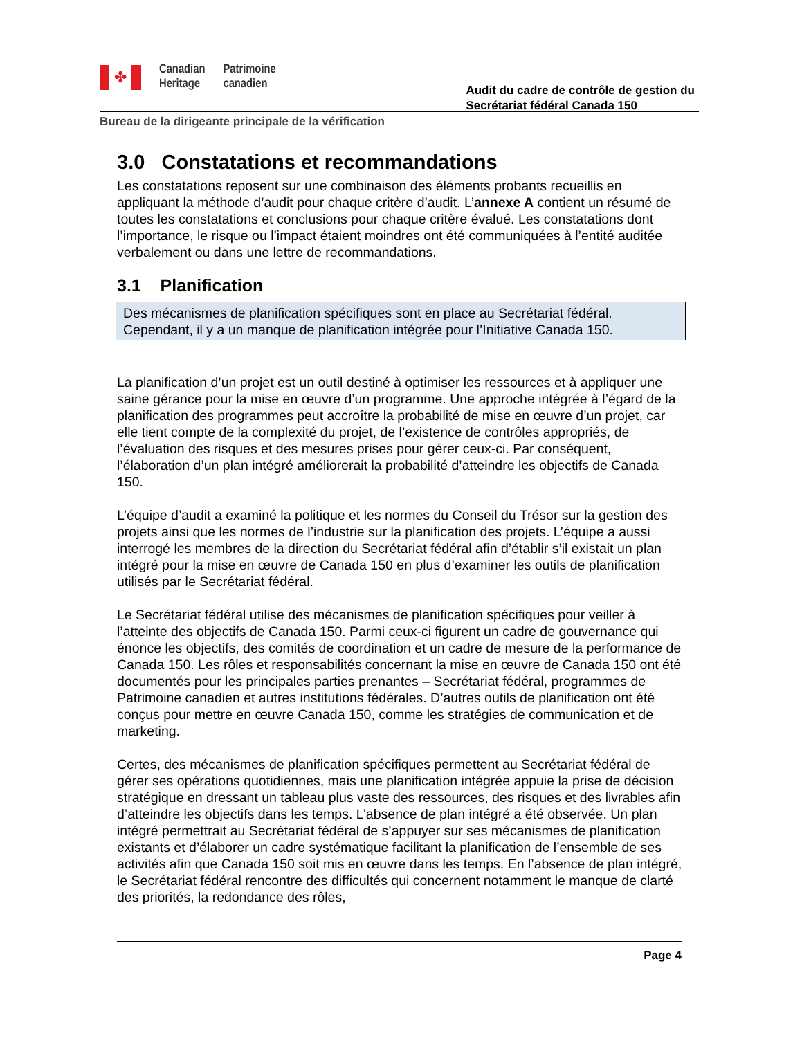✤
Canadian
Heritage
Patrimoine
canadien
Audit du cadre de contrôle de gestion du
Secrétariat fédéral Canada 150
Bureau de la dirigeante principale de la vérification
3.0 Constatations et recommandations
Les constatations reposent sur une combinaison des éléments probants recueillis en appliquant la méthode d’audit pour chaque critère d’audit. L’annexe A contient un résumé de toutes les constatations et conclusions pour chaque critère évalué. Les constatations dont l’importance, le risque ou l’impact étaient moindres ont été communiquées à l’entité auditée verbalement ou dans une lettre de recommandations.
3.1 Planification
Des mécanismes de planification spécifiques sont en place au Secrétariat fédéral. Cependant, il y a un manque de planification intégrée pour l’Initiative Canada 150.
La planification d’un projet est un outil destiné à optimiser les ressources et à appliquer une saine gérance pour la mise en œuvre d’un programme. Une approche intégrée à l’égard de la planification des programmes peut accroître la probabilité de mise en œuvre d’un projet, car elle tient compte de la complexité du projet, de l’existence de contrôles appropriés, de l’évaluation des risques et des mesures prises pour gérer ceux-ci. Par conséquent, l’élaboration d’un plan intégré améliorerait la probabilité d’atteindre les objectifs de Canada 150.
L’équipe d’audit a examiné la politique et les normes du Conseil du Trésor sur la gestion des projets ainsi que les normes de l’industrie sur la planification des projets. L’équipe a aussi interrogé les membres de la direction du Secrétariat fédéral afin d’établir s’il existait un plan intégré pour la mise en œuvre de Canada 150 en plus d’examiner les outils de planification utilisés par le Secrétariat fédéral.
Le Secrétariat fédéral utilise des mécanismes de planification spécifiques pour veiller à l’atteinte des objectifs de Canada 150. Parmi ceux-ci figurent un cadre de gouvernance qui énonce les objectifs, des comités de coordination et un cadre de mesure de la performance de Canada 150. Les rôles et responsabilités concernant la mise en œuvre de Canada 150 ont été documentés pour les principales parties prenantes – Secrétariat fédéral, programmes de Patrimoine canadien et autres institutions fédérales. D’autres outils de planification ont été conçus pour mettre en œuvre Canada 150, comme les stratégies de communication et de marketing.
Certes, des mécanismes de planification spécifiques permettent au Secrétariat fédéral de gérer ses opérations quotidiennes, mais une planification intégrée appuie la prise de décision stratégique en dressant un tableau plus vaste des ressources, des risques et des livrables afin d’atteindre les objectifs dans les temps. L’absence de plan intégré a été observée. Un plan intégré permettrait au Secrétariat fédéral de s’appuyer sur ses mécanismes de planification existants et d’élaborer un cadre systématique facilitant la planification de l’ensemble de ses activités afin que Canada 150 soit mis en œuvre dans les temps. En l’absence de plan intégré, le Secrétariat fédéral rencontre des difficultés qui concernent notamment le manque de clarté des priorités, la redondance des rôles,
Page 4